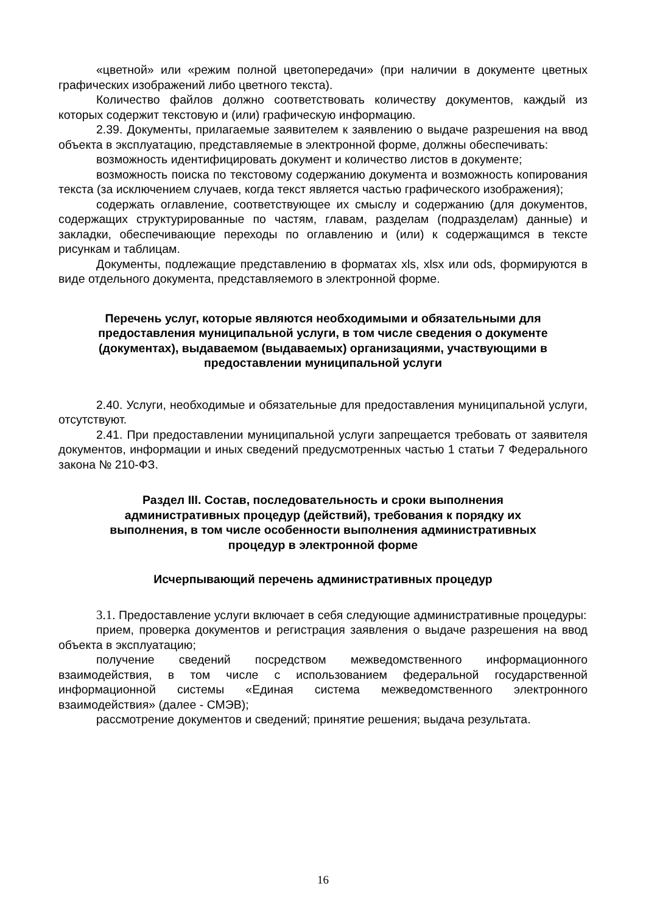«цветной» или «режим полной цветопередачи» (при наличии в документе цветных графических изображений либо цветного текста).
Количество файлов должно соответствовать количеству документов, каждый из которых содержит текстовую и (или) графическую информацию.
2.39. Документы, прилагаемые заявителем к заявлению о выдаче разрешения на ввод объекта в эксплуатацию, представляемые в электронной форме, должны обеспечивать:
возможность идентифицировать документ и количество листов в документе;
возможность поиска по текстовому содержанию документа и возможность копирования текста (за исключением случаев, когда текст является частью графического изображения);
содержать оглавление, соответствующее их смыслу и содержанию (для документов, содержащих структурированные по частям, главам, разделам (подразделам) данные) и закладки, обеспечивающие переходы по оглавлению и (или) к содержащимся в тексте рисункам и таблицам.
Документы, подлежащие представлению в форматах xls, xlsx или ods, формируются в виде отдельного документа, представляемого в электронной форме.
Перечень услуг, которые являются необходимыми и обязательными для предоставления муниципальной услуги, в том числе сведения о документе (документах), выдаваемом (выдаваемых) организациями, участвующими в предоставлении муниципальной услуги
2.40. Услуги, необходимые и обязательные для предоставления муниципальной услуги, отсутствуют.
2.41. При предоставлении муниципальной услуги запрещается требовать от заявителя документов, информации и иных сведений предусмотренных частью 1 статьи 7 Федерального закона № 210-ФЗ.
Раздел III. Состав, последовательность и сроки выполнения административных процедур (действий), требования к порядку их выполнения, в том числе особенности выполнения административных процедур в электронной форме
Исчерпывающий перечень административных процедур
3.1. Предоставление услуги включает в себя следующие административные процедуры:
прием, проверка документов и регистрация заявления о выдаче разрешения на ввод объекта в эксплуатацию;
получение сведений посредством межведомственного информационного взаимодействия, в том числе с использованием федеральной государственной информационной системы «Единая система межведомственного электронного взаимодействия» (далее - СМЭВ);
рассмотрение документов и сведений; принятие решения; выдача результата.
16